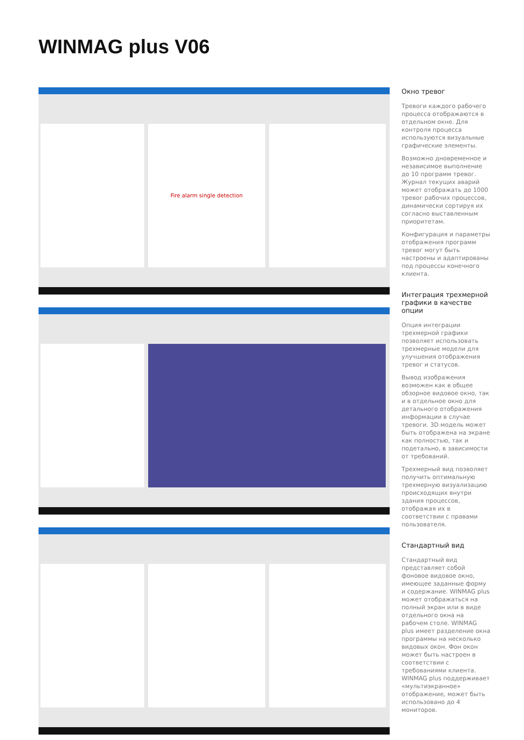WINMAG plus V06
Fire alarm single detection
Окно тревог
Тревоги каждого рабочего процесса отображаются в отдельном окне. Для контроля процесса используются визуальные графические элементы.
Возможно дновременное и независимое выполнение до 10 программ тревог. Журнал текущих аварий может отображать до 1000 тревог рабочих процессов, динамически сортируя их согласно выставленным приоритетам.
Конфигурация и параметры отображения программ тревог могут быть настроены и адаптированы под процессы конечного клиента.
Интеграция трехмерной графики в качестве опции
Опция интеграции трехмерной графики позволяет использовать трехмерные модели для улучшения отображения тревог и статусов.
Вывод изображения возможен как в общее обзорное видовое окно, так и в отдельное окно для детального отображения информации в случае тревоги. 3D модель может быть отображена на экране как полностью, так и подетально, в зависимости от требований.
Трехмерный вид позволяет получить оптимальную трехмерную визуализацию происходящих внутри здания процессов, отображая их в соответствии с правами пользователя.
Стандартный вид
Стандартный вид представляет собой фоновое видовое окно, имеющее заданные форму и содержание. WINMAG plus может отображаться на полный экран или в виде отдельного окна на рабочем столе. WINMAG plus имеет разделение окна программы на несколько видовых окон. Фон окон может быть настроен в соответствии с требованиями клиента. WINMAG plus поддерживает «мультиэкранное» отображение, может быть использовано до 4 мониторов.